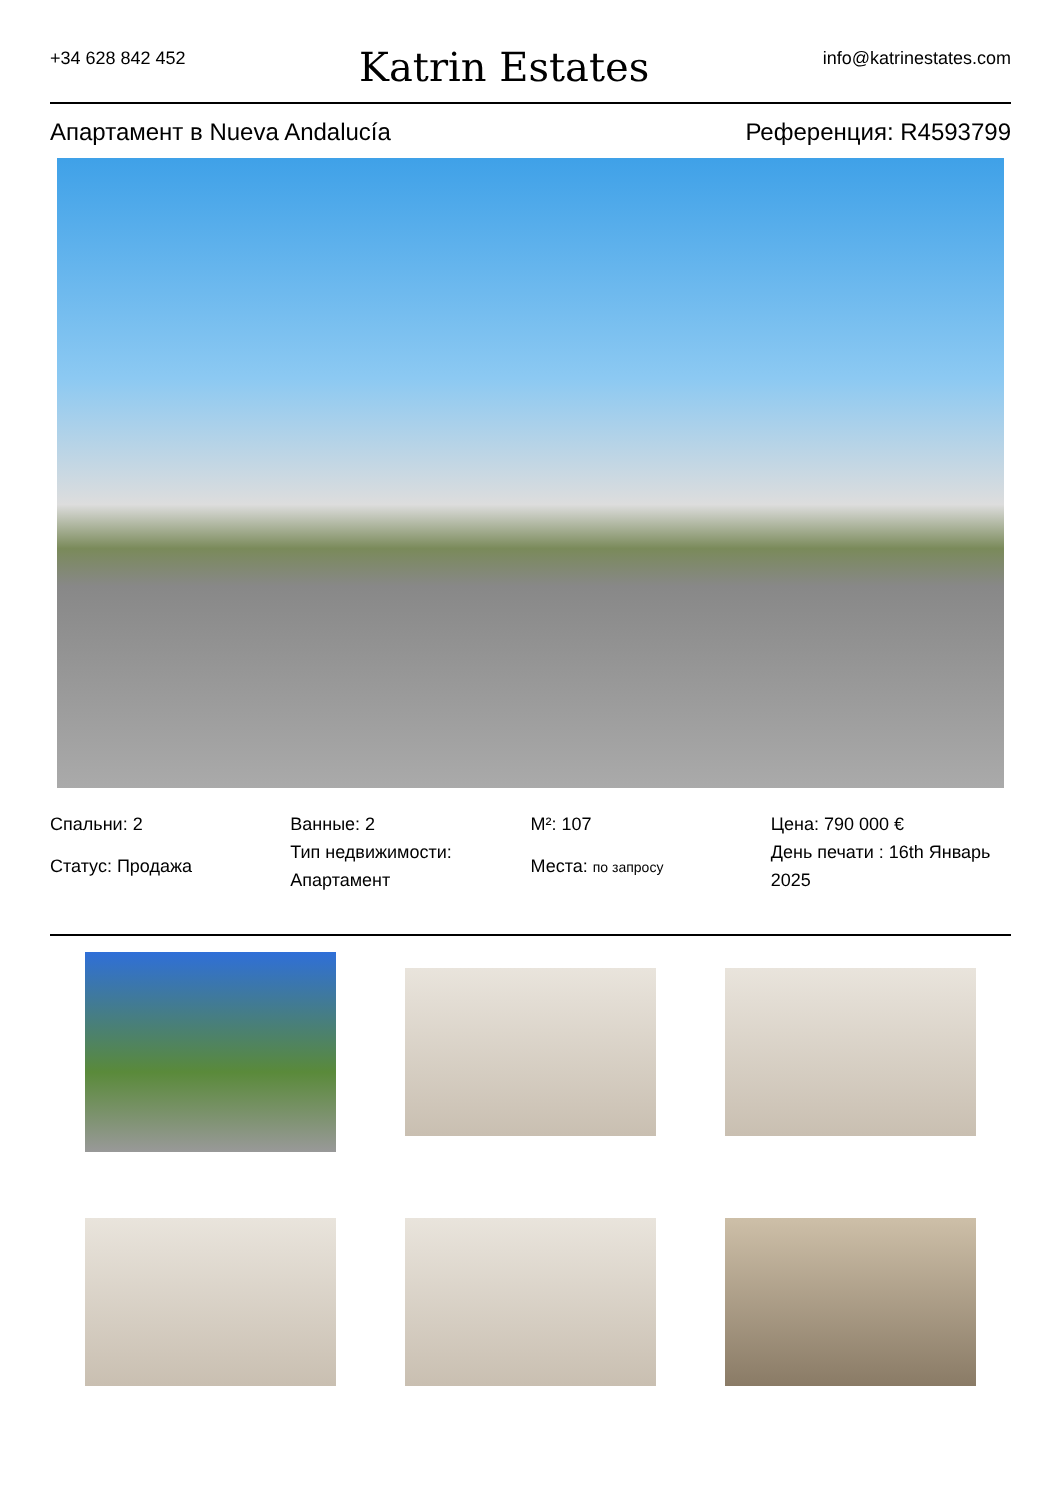+34 628 842 452
Katrin Estates
info@katrinestates.com
Апартамент в Nueva Andalucía Референция: R4593799
Спальни: 2
Статус: Продажа
Ванные: 2
Тип недвижимости: Апартамент
M²: 107
Места: по запросу
Цена: 790 000 €
День печати : 16th Январь 2025